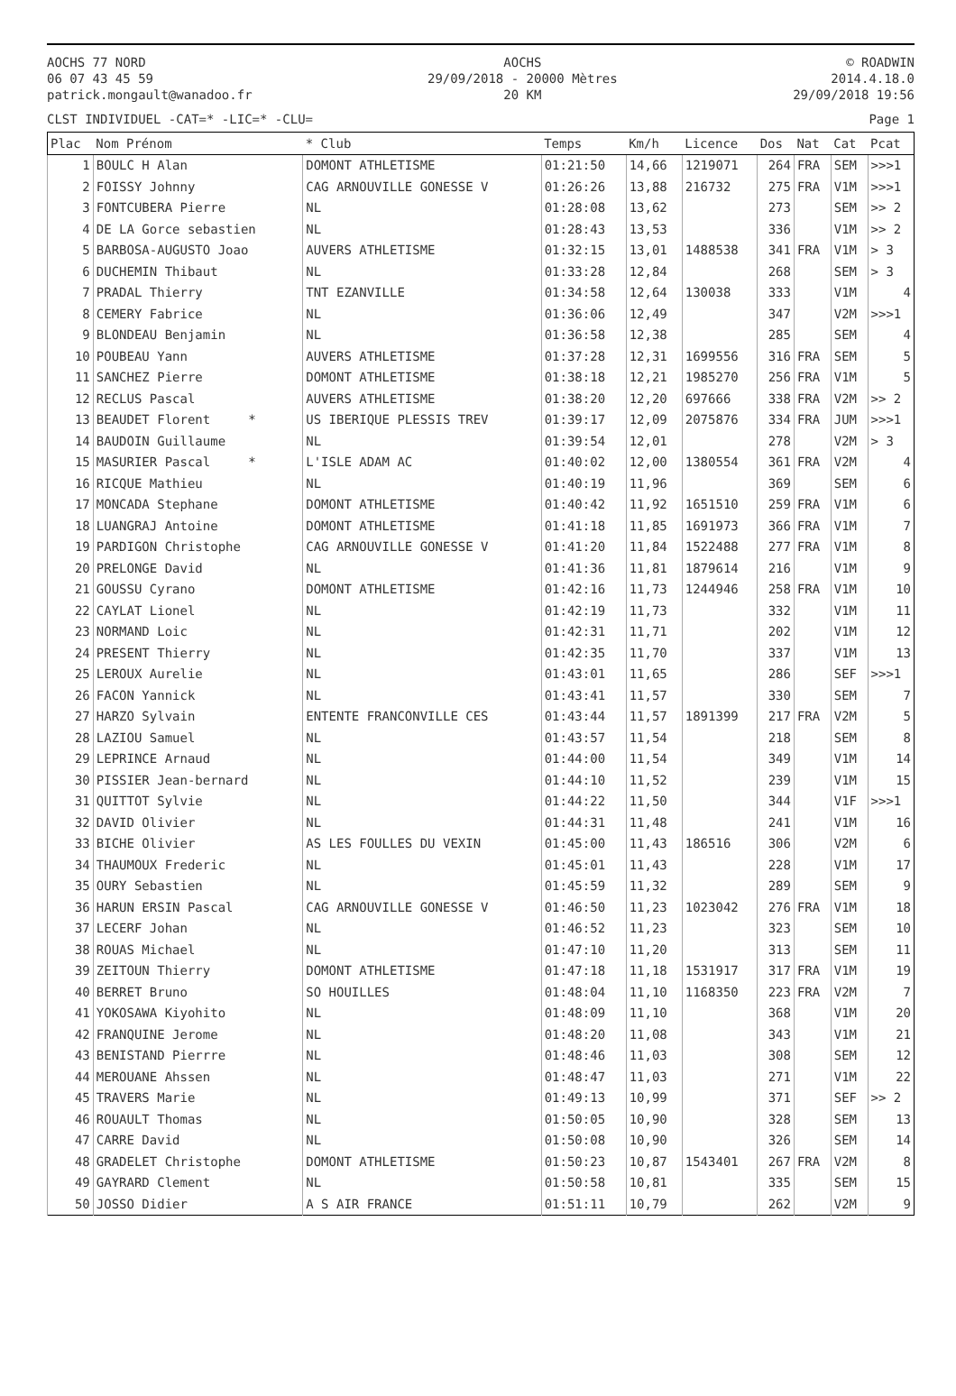AOCHS 77 NORD
06 07 43 45 59
patrick.mongault@wanadoo.fr
AOCHS
29/09/2018 - 20000 Mètres
20 KM
© ROADWIN
2014.4.18.0
29/09/2018 19:56
CLST INDIVIDUEL -CAT=* -LIC=* -CLU= Page 1
| Plac | Nom Prénom | * Club | Temps | Km/h | Licence | Dos | Nat | Cat | Pcat |
| --- | --- | --- | --- | --- | --- | --- | --- | --- | --- |
| 1 | BOULC H Alan | DOMONT ATHLETISME | 01:21:50 | 14,66 | 1219071 | 264 | FRA | SEM | >>>1 |
| 2 | FOISSY Johnny | CAG ARNOUVILLE GONESSE V | 01:26:26 | 13,88 | 216732 | 275 | FRA | V1M | >>>1 |
| 3 | FONTCUBERA Pierre | NL | 01:28:08 | 13,62 | | 273 | | SEM | >> 2 |
| 4 | DE LA Gorce sebastien | NL | 01:28:43 | 13,53 | | 336 | | V1M | >> 2 |
| 5 | BARBOSA-AUGUSTO Joao | AUVERS ATHLETISME | 01:32:15 | 13,01 | 1488538 | 341 | FRA | V1M | > 3 |
| 6 | DUCHEMIN Thibaut | NL | 01:33:28 | 12,84 | | 268 | | SEM | > 3 |
| 7 | PRADAL Thierry | TNT EZANVILLE | 01:34:58 | 12,64 | 130038 | 333 | | V1M | 4 |
| 8 | CEMERY Fabrice | NL | 01:36:06 | 12,49 | | 347 | | V2M | >>>1 |
| 9 | BLONDEAU Benjamin | NL | 01:36:58 | 12,38 | | 285 | | SEM | 4 |
| 10 | POUBEAU Yann | AUVERS ATHLETISME | 01:37:28 | 12,31 | 1699556 | 316 | FRA | SEM | 5 |
| 11 | SANCHEZ Pierre | DOMONT ATHLETISME | 01:38:18 | 12,21 | 1985270 | 256 | FRA | V1M | 5 |
| 12 | RECLUS Pascal | AUVERS ATHLETISME | 01:38:20 | 12,20 | 697666 | 338 | FRA | V2M | >> 2 |
| 13 | BEAUDET Florent * | US IBERIQUE PLESSIS TREV | 01:39:17 | 12,09 | 2075876 | 334 | FRA | JUM | >>>1 |
| 14 | BAUDOIN Guillaume | NL | 01:39:54 | 12,01 | | 278 | | V2M | > 3 |
| 15 | MASURIER Pascal * | L'ISLE ADAM AC | 01:40:02 | 12,00 | 1380554 | 361 | FRA | V2M | 4 |
| 16 | RICQUE Mathieu | NL | 01:40:19 | 11,96 | | 369 | | SEM | 6 |
| 17 | MONCADA Stephane | DOMONT ATHLETISME | 01:40:42 | 11,92 | 1651510 | 259 | FRA | V1M | 6 |
| 18 | LUANGRAJ Antoine | DOMONT ATHLETISME | 01:41:18 | 11,85 | 1691973 | 366 | FRA | V1M | 7 |
| 19 | PARDIGON Christophe | CAG ARNOUVILLE GONESSE V | 01:41:20 | 11,84 | 1522488 | 277 | FRA | V1M | 8 |
| 20 | PRELONGE David | NL | 01:41:36 | 11,81 | 1879614 | 216 | | V1M | 9 |
| 21 | GOUSSU Cyrano | DOMONT ATHLETISME | 01:42:16 | 11,73 | 1244946 | 258 | FRA | V1M | 10 |
| 22 | CAYLAT Lionel | NL | 01:42:19 | 11,73 | | 332 | | V1M | 11 |
| 23 | NORMAND Loic | NL | 01:42:31 | 11,71 | | 202 | | V1M | 12 |
| 24 | PRESENT Thierry | NL | 01:42:35 | 11,70 | | 337 | | V1M | 13 |
| 25 | LEROUX Aurelie | NL | 01:43:01 | 11,65 | | 286 | | SEF | >>>1 |
| 26 | FACON Yannick | NL | 01:43:41 | 11,57 | | 330 | | SEM | 7 |
| 27 | HARZO Sylvain | ENTENTE FRANCONVILLE CES | 01:43:44 | 11,57 | 1891399 | 217 | FRA | V2M | 5 |
| 28 | LAZIOU Samuel | NL | 01:43:57 | 11,54 | | 218 | | SEM | 8 |
| 29 | LEPRINCE Arnaud | NL | 01:44:00 | 11,54 | | 349 | | V1M | 14 |
| 30 | PISSIER Jean-bernard | NL | 01:44:10 | 11,52 | | 239 | | V1M | 15 |
| 31 | QUITTOT Sylvie | NL | 01:44:22 | 11,50 | | 344 | | V1F | >>>1 |
| 32 | DAVID Olivier | NL | 01:44:31 | 11,48 | | 241 | | V1M | 16 |
| 33 | BICHE Olivier | AS LES FOULLES DU VEXIN | 01:45:00 | 11,43 | 186516 | 306 | | V2M | 6 |
| 34 | THAUMOUX Frederic | NL | 01:45:01 | 11,43 | | 228 | | V1M | 17 |
| 35 | OURY Sebastien | NL | 01:45:59 | 11,32 | | 289 | | SEM | 9 |
| 36 | HARUN ERSIN Pascal | CAG ARNOUVILLE GONESSE V | 01:46:50 | 11,23 | 1023042 | 276 | FRA | V1M | 18 |
| 37 | LECERF Johan | NL | 01:46:52 | 11,23 | | 323 | | SEM | 10 |
| 38 | ROUAS Michael | NL | 01:47:10 | 11,20 | | 313 | | SEM | 11 |
| 39 | ZEITOUN Thierry | DOMONT ATHLETISME | 01:47:18 | 11,18 | 1531917 | 317 | FRA | V1M | 19 |
| 40 | BERRET Bruno | SO HOUILLES | 01:48:04 | 11,10 | 1168350 | 223 | FRA | V2M | 7 |
| 41 | YOKOSAWA Kiyohito | NL | 01:48:09 | 11,10 | | 368 | | V1M | 20 |
| 42 | FRANQUINE Jerome | NL | 01:48:20 | 11,08 | | 343 | | V1M | 21 |
| 43 | BENISTAND Pierrre | NL | 01:48:46 | 11,03 | | 308 | | SEM | 12 |
| 44 | MEROUANE Ahssen | NL | 01:48:47 | 11,03 | | 271 | | V1M | 22 |
| 45 | TRAVERS Marie | NL | 01:49:13 | 10,99 | | 371 | | SEF | >> 2 |
| 46 | ROUAULT Thomas | NL | 01:50:05 | 10,90 | | 328 | | SEM | 13 |
| 47 | CARRE David | NL | 01:50:08 | 10,90 | | 326 | | SEM | 14 |
| 48 | GRADELET Christophe | DOMONT ATHLETISME | 01:50:23 | 10,87 | 1543401 | 267 | FRA | V2M | 8 |
| 49 | GAYRARD Clement | NL | 01:50:58 | 10,81 | | 335 | | SEM | 15 |
| 50 | JOSSO Didier | A S AIR FRANCE | 01:51:11 | 10,79 | | 262 | | V2M | 9 |